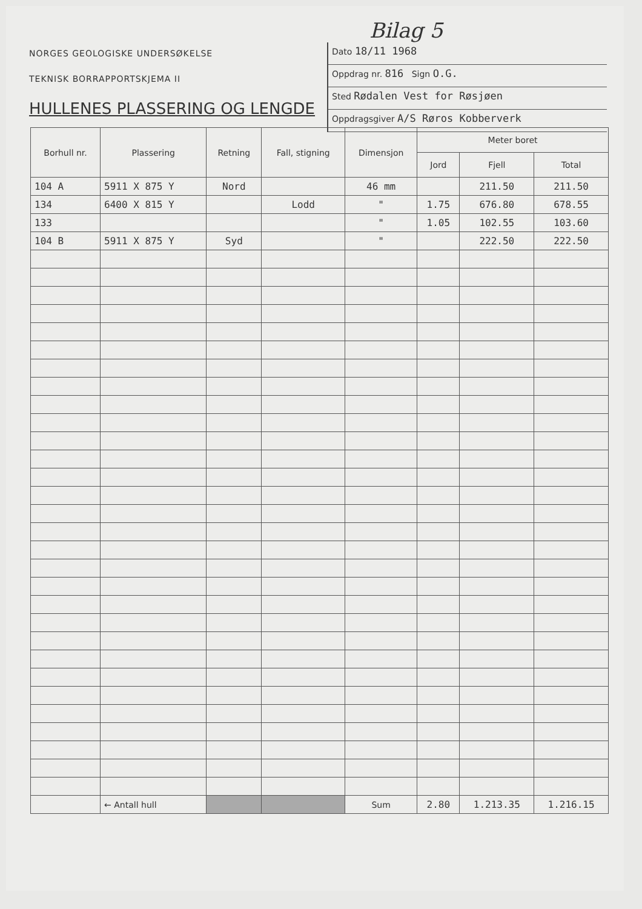Bilag 5
NORGES GEOLOGISKE UNDERSØKELSE
TEKNISK BORRAPPORTSKJEMA II
HULLENES PLASSERING OG LENGDE
Dato 18/11 1968
Oppdrag nr. 816 Sign O.G.
Sted Rødalen Vest for Røsjøen
Oppdragsgiver A/S Røros Kobberverk
| Borhull nr. | Plassering | Retning | Fall, stigning | Dimensjon | Meter boret | | |
| --- | --- | --- | --- | --- | --- | --- | --- |
| | | | | | Jord | Fjell | Total |
| 104 A | 5911 X 875 Y | Nord | | 46 mm | | 211.50 | 211.50 |
| 134 | 6400 X 815 Y | | Lodd | " | 1.75 | 676.80 | 678.55 |
| 133 | | | | " | 1.05 | 102.55 | 103.60 |
| 104 B | 5911 X 875 Y | Syd | | " | | 222.50 | 222.50 |
| | ← Antall hull | | | Sum | 2.80 | 1.213.35 | 1.216.15 |